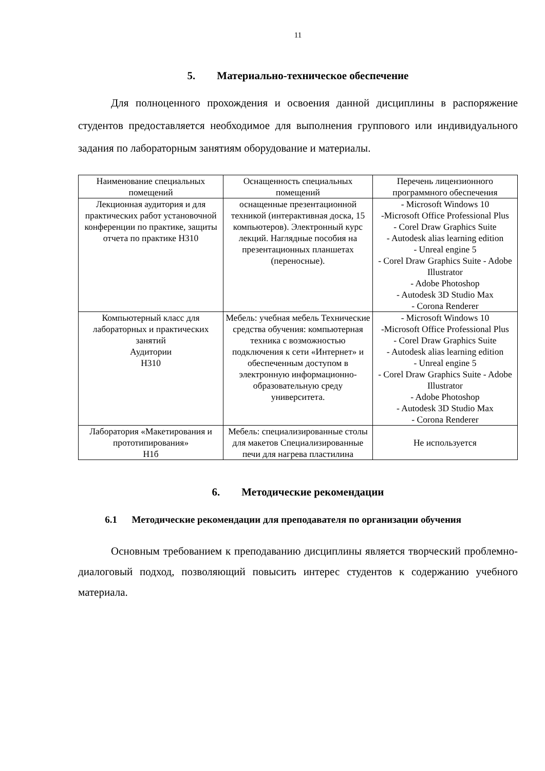11
5. Материально-техническое обеспечение
Для полноценного прохождения и освоения данной дисциплины в распоряжение студентов предоставляется необходимое для выполнения группового или индивидуального задания по лабораторным занятиям оборудование и материалы.
| Наименование специальных помещений | Оснащенность специальных помещений | Перечень лицензионного программного обеспечения |
| --- | --- | --- |
| Лекционная аудитория и для практических работ установочной конференции по практике, защиты отчета по практике Н310 | оснащенные презентационной техникой (интерактивная доска, 15 компьютеров). Электронный курс лекций. Наглядные пособия на презентационных планшетах (переносные). | - Microsoft Windows 10 -Microsoft Office Professional Plus - Corel Draw Graphics Suite - Autodesk alias learning edition - Unreal engine 5 - Corel Draw Graphics Suite - Adobe Illustrator - Adobe Photoshop - Autodesk 3D Studio Max - Corona Renderer |
| Компьютерный класс для лабораторных и практических занятий Аудитории Н310 | Мебель: учебная мебель Технические средства обучения: компьютерная техника с возможностью подключения к сети «Интернет» и обеспеченным доступом в электронную информационно-образовательную среду университета. | - Microsoft Windows 10 -Microsoft Office Professional Plus - Corel Draw Graphics Suite - Autodesk alias learning edition - Unreal engine 5 - Corel Draw Graphics Suite - Adobe Illustrator - Adobe Photoshop - Autodesk 3D Studio Max - Corona Renderer |
| Лаборатория «Макетирования и прототипирования» Н1б | Мебель: специализированные столы для макетов Специализированные печи для нагрева пластилина | Не используется |
6. Методические рекомендации
6.1 Методические рекомендации для преподавателя по организации обучения
Основным требованием к преподаванию дисциплины является творческий проблемно-диалоговый подход, позволяющий повысить интерес студентов к содержанию учебного материала.